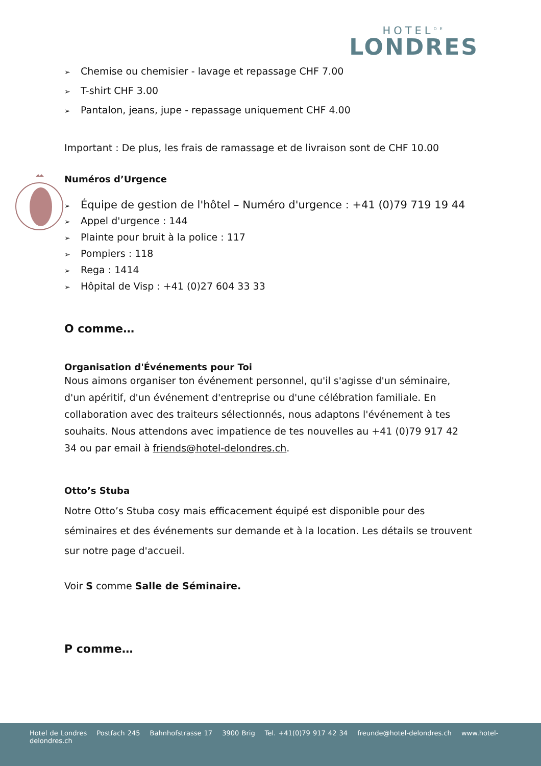HOTEL<sup>DE</sup>
LONDRES
➢ Chemise ou chemisier - lavage et repassage CHF 7.00
➢ T-shirt CHF 3.00
➢ Pantalon, jeans, jupe - repassage uniquement CHF 4.00
Important : De plus, les frais de ramassage et de livraison sont de CHF 10.00
Numéros d’Urgence
➢ Équipe de gestion de l'hôtel – Numéro d'urgence : +41 (0)79 719 19 44
➢ Appel d'urgence : 144
➢ Plainte pour bruit à la police : 117
➢ Pompiers : 118
➢ Rega : 1414
➢ Hôpital de Visp : +41 (0)27 604 33 33
O comme…
Organisation d'Événements pour Toi
Nous aimons organiser ton événement personnel, qu'il s'agisse d'un séminaire, d'un apéritif, d'un événement d'entreprise ou d'une célébration familiale. En collaboration avec des traiteurs sélectionnés, nous adaptons l'événement à tes souhaits. Nous attendons avec impatience de tes nouvelles au +41 (0)79 917 42 34 ou par email à friends@hotel-delondres.ch.
Otto’s Stuba
Notre Otto’s Stuba cosy mais efficacement équipé est disponible pour des séminaires et des événements sur demande et à la location. Les détails se trouvent sur notre page d'accueil.
Voir S comme Salle de Séminaire.
P comme…
Hotel de Londres Postfach 245 Bahnhofstrasse 17 3900 Brig Tel. +41(0)79 917 42 34 freunde@hotel-delondres.ch www.hotel-delondres.ch